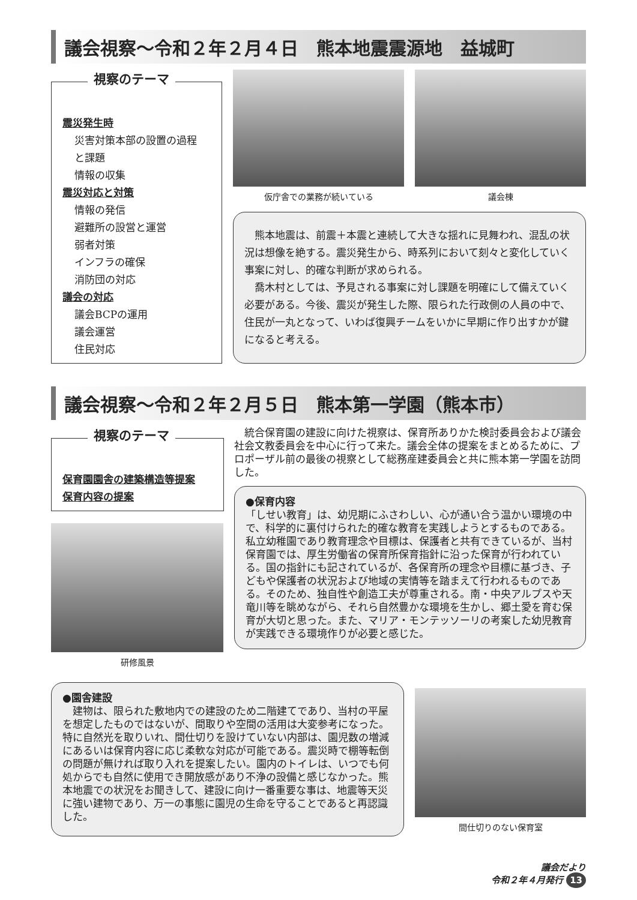議会視察～令和２年２月４日　熊本地震震源地　益城町
視察のテーマ
震災発生時
災害対策本部の設置の過程
と課題
情報の収集
震災対応と対策
情報の発信
避難所の設営と運営
弱者対策
インフラの確保
消防団の対応
議会の対応
議会BCPの運用
議会運営
住民対応
仮庁舎での業務が続いている 議会棟
　熊本地震は、前震＋本震と連続して大きな揺れに見舞われ、混乱の状況は想像を絶する。震災発生から、時系列において刻々と変化していく事案に対し、的確な判断が求められる。
　喬木村としては、予見される事案に対し課題を明確にして備えていく必要がある。今後、震災が発生した際、限られた行政側の人員の中で、住民が一丸となって、いわば復興チームをいかに早期に作り出すかが鍵になると考える。
議会視察～令和２年２月５日　熊本第一学園（熊本市）
視察のテーマ
保育園園舎の建築構造等提案
保育内容の提案
研修風景
　統合保育園の建設に向けた視察は、保育所ありかた検討委員会および議会社会文教委員会を中心に行って来た。議会全体の提案をまとめるために、プロポーザル前の最後の視察として総務産建委員会と共に熊本第一学園を訪問した。
●保育内容
「しせい教育」は、幼児期にふさわしい、心が通い合う温かい環境の中で、科学的に裏付けられた的確な教育を実践しようとするものである。私立幼稚園であり教育理念や目標は、保護者と共有できているが、当村保育園では、厚生労働省の保育所保育指針に沿った保育が行われている。国の指針にも記されているが、各保育所の理念や目標に基づき、子どもや保護者の状況および地域の実情等を踏まえて行われるものである。そのため、独自性や創造工夫が尊重される。南・中央アルプスや天竜川等を眺めながら、それら自然豊かな環境を生かし、郷土愛を育む保育が大切と思った。また、マリア・モンテッソーリの考案した幼児教育が実践できる環境作りが必要と感じた。
●園舎建設
　建物は、限られた敷地内での建設のため二階建てであり、当村の平屋を想定したものではないが、間取りや空間の活用は大変参考になった。特に自然光を取りいれ、間仕切りを設けていない内部は、園児数の増減にあるいは保育内容に応じ柔軟な対応が可能である。震災時で棚等転倒の問題が無ければ取り入れを提案したい。園内のトイレは、いつでも何処からでも自然に使用でき開放感があり不浄の設備と感じなかった。熊本地震での状況をお聞きして、建設に向け一番重要な事は、地震等天災に強い建物であり、万一の事態に園児の生命を守ることであると再認識した。
間仕切りのない保育室
議会だより
令和２年４月発行 13